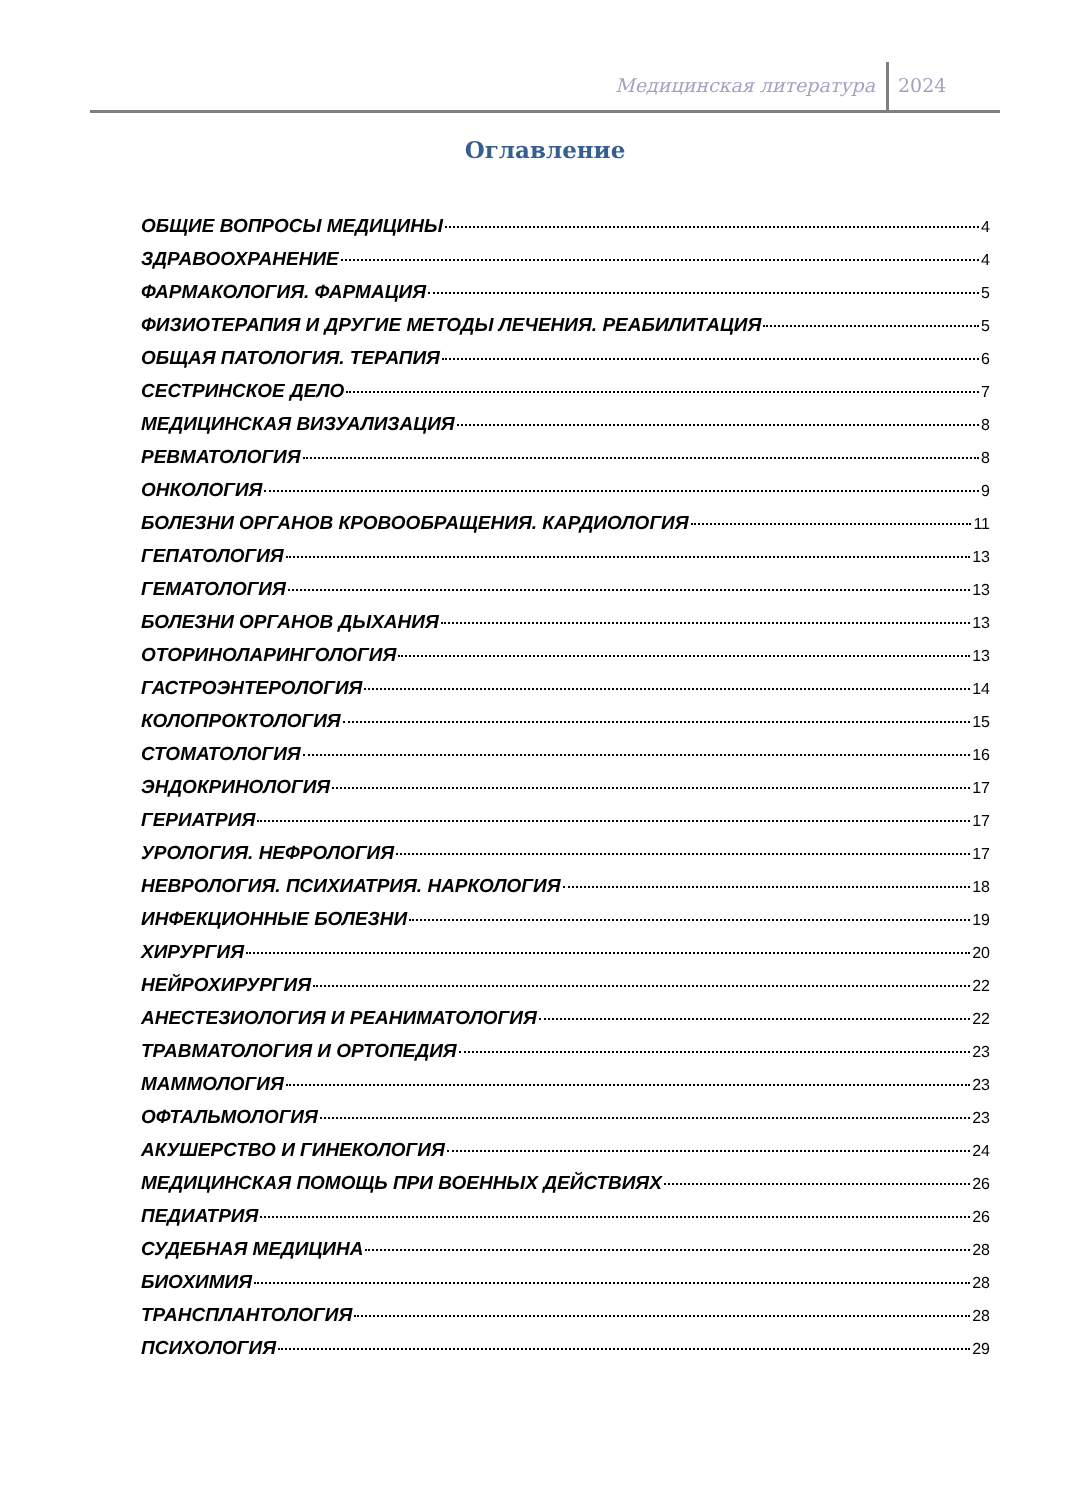Медицинская литература 2024
Оглавление
ОБЩИЕ ВОПРОСЫ МЕДИЦИНЫ 4
ЗДРАВООХРАНЕНИЕ 4
ФАРМАКОЛОГИЯ. ФАРМАЦИЯ 5
ФИЗИОТЕРАПИЯ И ДРУГИЕ МЕТОДЫ ЛЕЧЕНИЯ. РЕАБИЛИТАЦИЯ 5
ОБЩАЯ ПАТОЛОГИЯ. ТЕРАПИЯ 6
СЕСТРИНСКОЕ ДЕЛО 7
МЕДИЦИНСКАЯ ВИЗУАЛИЗАЦИЯ 8
РЕВМАТОЛОГИЯ 8
ОНКОЛОГИЯ 9
БОЛЕЗНИ ОРГАНОВ КРОВООБРАЩЕНИЯ. КАРДИОЛОГИЯ 11
ГЕПАТОЛОГИЯ 13
ГЕМАТОЛОГИЯ 13
БОЛЕЗНИ ОРГАНОВ ДЫХАНИЯ 13
ОТОРИНОЛАРИНГОЛОГИЯ 13
ГАСТРОЭНТЕРОЛОГИЯ 14
КОЛОПРОКТОЛОГИЯ 15
СТОМАТОЛОГИЯ 16
ЭНДОКРИНОЛОГИЯ 17
ГЕРИАТРИЯ 17
УРОЛОГИЯ. НЕФРОЛОГИЯ 17
НЕВРОЛОГИЯ. ПСИХИАТРИЯ. НАРКОЛОГИЯ 18
ИНФЕКЦИОННЫЕ БОЛЕЗНИ 19
ХИРУРГИЯ 20
НЕЙРОХИРУРГИЯ 22
АНЕСТЕЗИОЛОГИЯ И РЕАНИМАТОЛОГИЯ 22
ТРАВМАТОЛОГИЯ И ОРТОПЕДИЯ 23
МАММОЛОГИЯ 23
ОФТАЛЬМОЛОГИЯ 23
АКУШЕРСТВО И ГИНЕКОЛОГИЯ 24
МЕДИЦИНСКАЯ ПОМОЩЬ ПРИ ВОЕННЫХ ДЕЙСТВИЯХ 26
ПЕДИАТРИЯ 26
СУДЕБНАЯ МЕДИЦИНА 28
БИОХИМИЯ 28
ТРАНСПЛАНТОЛОГИЯ 28
ПСИХОЛОГИЯ 29